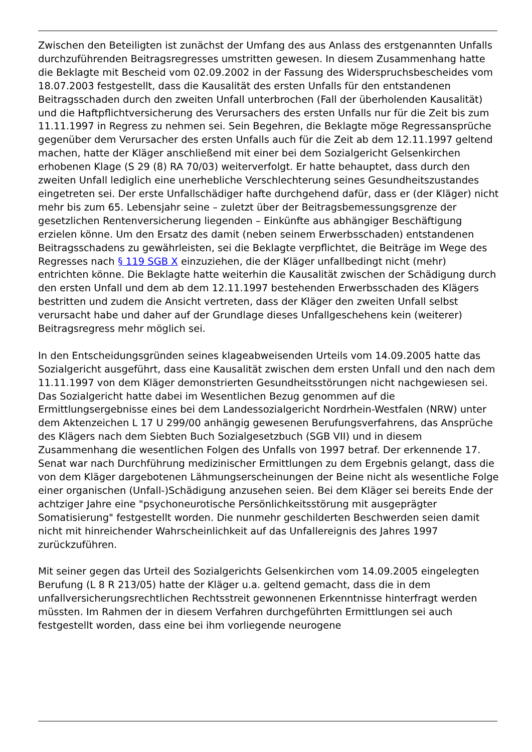Zwischen den Beteiligten ist zunächst der Umfang des aus Anlass des erstgenannten Unfalls durchzuführenden Beitragsregresses umstritten gewesen. In diesem Zusammenhang hatte die Beklagte mit Bescheid vom 02.09.2002 in der Fassung des Widerspruchsbescheides vom 18.07.2003 festgestellt, dass die Kausalität des ersten Unfalls für den entstandenen Beitragsschaden durch den zweiten Unfall unterbrochen (Fall der überholenden Kausalität) und die Haftpflichtversicherung des Verursachers des ersten Unfalls nur für die Zeit bis zum 11.11.1997 in Regress zu nehmen sei. Sein Begehren, die Beklagte möge Regressansprüche gegenüber dem Verursacher des ersten Unfalls auch für die Zeit ab dem 12.11.1997 geltend machen, hatte der Kläger anschließend mit einer bei dem Sozialgericht Gelsenkirchen erhobenen Klage (S 29 (8) RA 70/03) weiterverfolgt. Er hatte behauptet, dass durch den zweiten Unfall lediglich eine unerhebliche Verschlechterung seines Gesundheitszustandes eingetreten sei. Der erste Unfallschädiger hafte durchgehend dafür, dass er (der Kläger) nicht mehr bis zum 65. Lebensjahr seine – zuletzt über der Beitragsbemessungsgrenze der gesetzlichen Rentenversicherung liegenden – Einkünfte aus abhängiger Beschäftigung erzielen könne. Um den Ersatz des damit (neben seinem Erwerbsschaden) entstandenen Beitragsschadens zu gewährleisten, sei die Beklagte verpflichtet, die Beiträge im Wege des Regresses nach § 119 SGB X einzuziehen, die der Kläger unfallbedingt nicht (mehr) entrichten könne. Die Beklagte hatte weiterhin die Kausalität zwischen der Schädigung durch den ersten Unfall und dem ab dem 12.11.1997 bestehenden Erwerbsschaden des Klägers bestritten und zudem die Ansicht vertreten, dass der Kläger den zweiten Unfall selbst verursacht habe und daher auf der Grundlage dieses Unfallgeschehens kein (weiterer) Beitragsregress mehr möglich sei.
In den Entscheidungsgründen seines klageabweisenden Urteils vom 14.09.2005 hatte das Sozialgericht ausgeführt, dass eine Kausalität zwischen dem ersten Unfall und den nach dem 11.11.1997 von dem Kläger demonstrierten Gesundheitsstörungen nicht nachgewiesen sei. Das Sozialgericht hatte dabei im Wesentlichen Bezug genommen auf die Ermittlungsergebnisse eines bei dem Landessozialgericht Nordrhein-Westfalen (NRW) unter dem Aktenzeichen L 17 U 299/00 anhängig gewesenen Berufungsverfahrens, das Ansprüche des Klägers nach dem Siebten Buch Sozialgesetzbuch (SGB VII) und in diesem Zusammenhang die wesentlichen Folgen des Unfalls von 1997 betraf. Der erkennende 17. Senat war nach Durchführung medizinischer Ermittlungen zu dem Ergebnis gelangt, dass die von dem Kläger dargebotenen Lähmungserscheinungen der Beine nicht als wesentliche Folge einer organischen (Unfall-)Schädigung anzusehen seien. Bei dem Kläger sei bereits Ende der achtziger Jahre eine "psychoneurotische Persönlichkeitsstörung mit ausgeprägter Somatisierung" festgestellt worden. Die nunmehr geschilderten Beschwerden seien damit nicht mit hinreichender Wahrscheinlichkeit auf das Unfallereignis des Jahres 1997 zurückzuführen.
Mit seiner gegen das Urteil des Sozialgerichts Gelsenkirchen vom 14.09.2005 eingelegten Berufung (L 8 R 213/05) hatte der Kläger u.a. geltend gemacht, dass die in dem unfallversicherungsrechtlichen Rechtsstreit gewonnenen Erkenntnisse hinterfragt werden müssten. Im Rahmen der in diesem Verfahren durchgeführten Ermittlungen sei auch festgestellt worden, dass eine bei ihm vorliegende neurogene